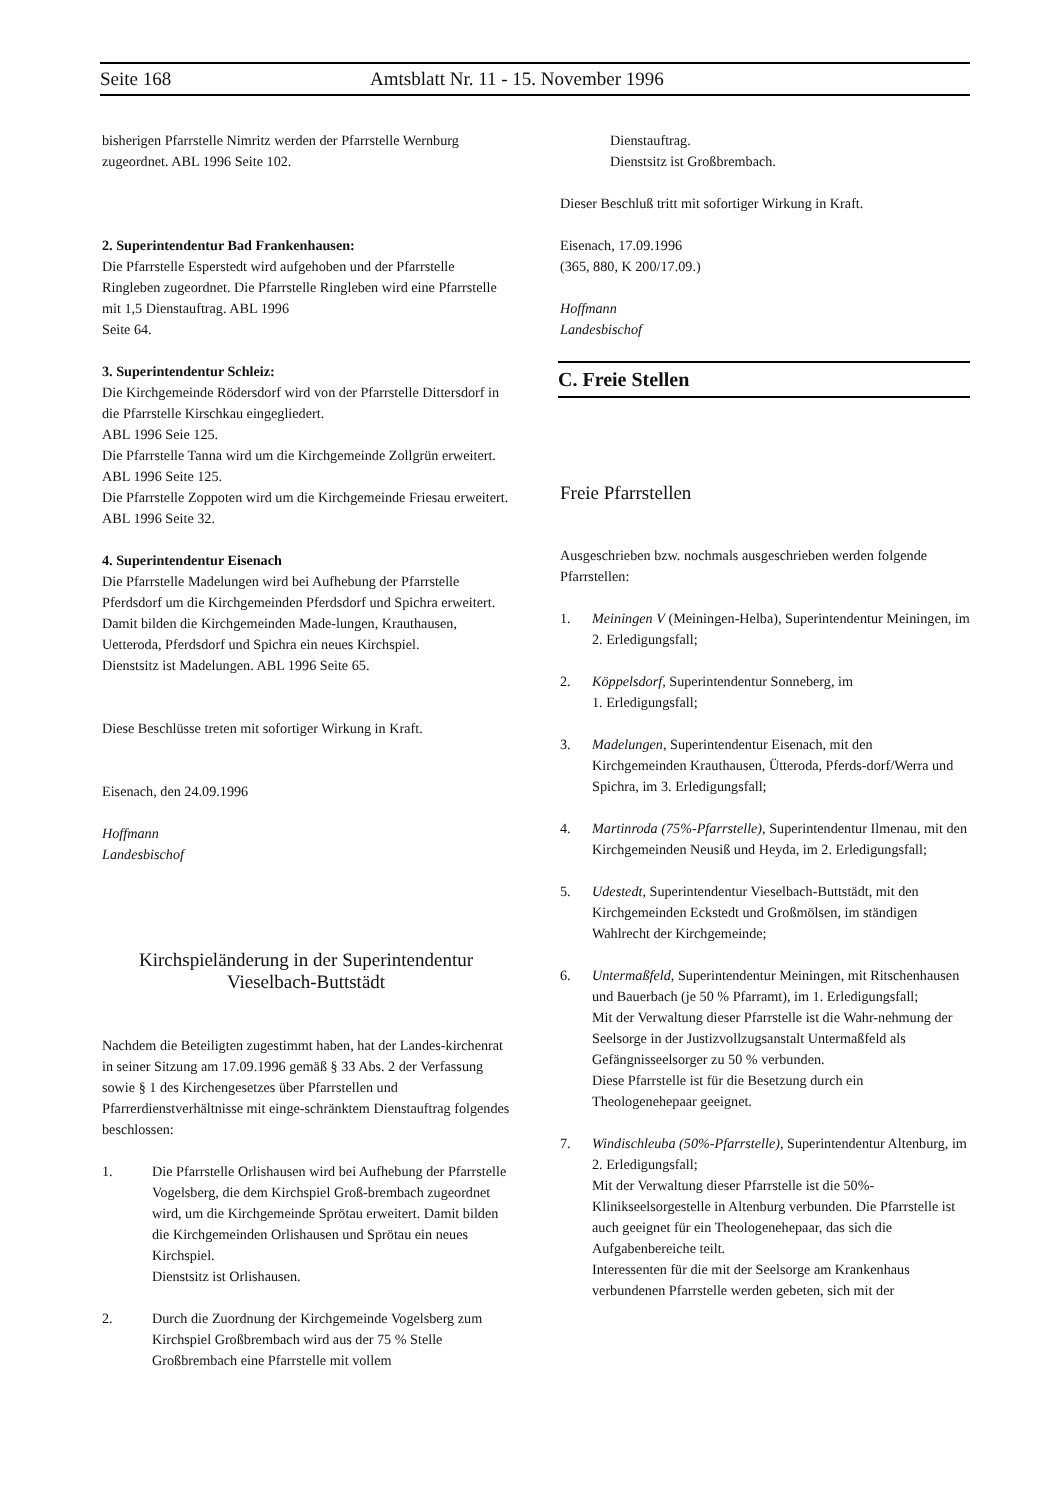Seite 168 Amtsblatt Nr. 11 - 15. November 1996
bisherigen Pfarrstelle Nimritz werden der Pfarrstelle Wernburg zugeordnet. ABL 1996 Seite 102.
2. Superintendentur Bad Frankenhausen:
Die Pfarrstelle Esperstedt wird aufgehoben und der Pfarrstelle Ringleben zugeordnet. Die Pfarrstelle Ringleben wird eine Pfarrstelle mit 1,5 Dienstauftrag. ABL 1996
Seite 64.
3. Superintendentur Schleiz:
Die Kirchgemeinde Rödersdorf wird von der Pfarrstelle Dittersdorf in die Pfarrstelle Kirschkau eingegliedert.
ABL 1996 Seie 125.
Die Pfarrstelle Tanna wird um die Kirchgemeinde Zollgrün erweitert. ABL 1996 Seite 125.
Die Pfarrstelle Zoppoten wird um die Kirchgemeinde Friesau erweitert. ABL 1996 Seite 32.
4. Superintendentur Eisenach
Die Pfarrstelle Madelungen wird bei Aufhebung der Pfarrstelle Pferdsdorf um die Kirchgemeinden Pferdsdorf und Spichra erweitert. Damit bilden die Kirchgemeinden Made-lungen, Krauthausen, Uetteroda, Pferdsdorf und Spichra ein neues Kirchspiel.
Dienstsitz ist Madelungen. ABL 1996 Seite 65.
Diese Beschlüsse treten mit sofortiger Wirkung in Kraft.
Eisenach, den 24.09.1996
Hoffmann
Landesbischof
Kirchspieländerung in der Superintendentur
Vieselbach-Buttstädt
Nachdem die Beteiligten zugestimmt haben, hat der Landes-kirchenrat in seiner Sitzung am 17.09.1996 gemäß § 33 Abs. 2 der Verfassung sowie § 1 des Kirchengesetzes über Pfarrstellen und Pfarrerdienstverhältnisse mit einge-schränktem Dienstauftrag folgendes beschlossen:
1. Die Pfarrstelle Orlishausen wird bei Aufhebung der Pfarrstelle Vogelsberg, die dem Kirchspiel Groß-brembach zugeordnet wird, um die Kirchgemeinde Sprötau erweitert. Damit bilden die Kirchgemeinden Orlishausen und Sprötau ein neues Kirchspiel.
Dienstsitz ist Orlishausen.
2. Durch die Zuordnung der Kirchgemeinde Vogelsberg zum Kirchspiel Großbrembach wird aus der 75 % Stelle Großbrembach eine Pfarrstelle mit vollem
Dienstauftrag.
Dienstsitz ist Großbrembach.
Dieser Beschluß tritt mit sofortiger Wirkung in Kraft.
Eisenach, 17.09.1996
(365, 880, K 200/17.09.)
Hoffmann
Landesbischof
C. Freie Stellen
Freie Pfarrstellen
Ausgeschrieben bzw. nochmals ausgeschrieben werden folgende Pfarrstellen:
1. Meiningen V (Meiningen-Helba), Superintendentur Meiningen, im 2. Erledigungsfall;
2. Köppelsdorf, Superintendentur Sonneberg, im
1. Erledigungsfall;
3. Madelungen, Superintendentur Eisenach, mit den Kirchgemeinden Krauthausen, Ütteroda, Pferds-dorf/Werra und Spichra, im 3. Erledigungsfall;
4. Martinroda (75%-Pfarrstelle), Superintendentur Ilmenau, mit den Kirchgemeinden Neusiß und Heyda, im 2. Erledigungsfall;
5. Udestedt, Superintendentur Vieselbach-Buttstädt, mit den Kirchgemeinden Eckstedt und Großmölsen, im ständigen Wahlrecht der Kirchgemeinde;
6. Untermaßfeld, Superintendentur Meiningen, mit Ritschenhausen und Bauerbach (je 50 % Pfarramt), im 1. Erledigungsfall;
Mit der Verwaltung dieser Pfarrstelle ist die Wahr-nehmung der Seelsorge in der Justizvollzugsanstalt Untermaßfeld als Gefängnisseelsorger zu 50 % verbunden.
Diese Pfarrstelle ist für die Besetzung durch ein Theologenehepaar geeignet.
7. Windischleuba (50%-Pfarrstelle), Superintendentur Altenburg, im 2. Erledigungsfall;
Mit der Verwaltung dieser Pfarrstelle ist die 50%-Klinikseelsorgestelle in Altenburg verbunden. Die Pfarrstelle ist auch geeignet für ein Theologenehepaar, das sich die Aufgabenbereiche teilt.
Interessenten für die mit der Seelsorge am Krankenhaus verbundenen Pfarrstelle werden gebeten, sich mit der